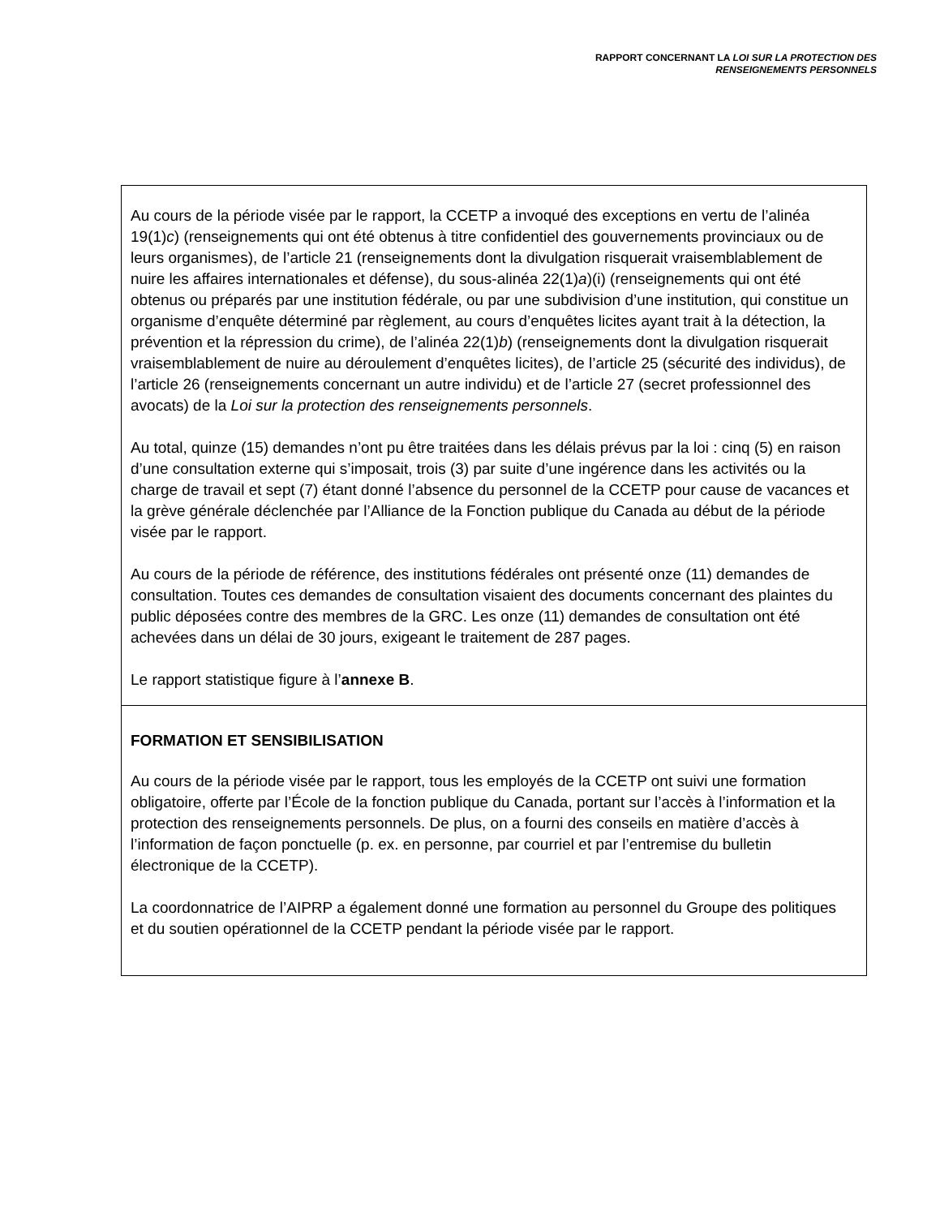RAPPORT CONCERNANT LA LOI SUR LA PROTECTION DES
RENSEIGNEMENTS PERSONNELS
Au cours de la période visée par le rapport, la CCETP a invoqué des exceptions en vertu de l’alinéa 19(1)c) (renseignements qui ont été obtenus à titre confidentiel des gouvernements provinciaux ou de leurs organismes), de l’article 21 (renseignements dont la divulgation risquerait vraisemblablement de nuire les affaires internationales et défense), du sous-alinéa 22(1)a)(i) (renseignements qui ont été obtenus ou préparés par une institution fédérale, ou par une subdivision d’une institution, qui constitue un organisme d’enquête déterminé par règlement, au cours d’enquêtes licites ayant trait à la détection, la prévention et la répression du crime), de l’alinéa 22(1)b) (renseignements dont la divulgation risquerait vraisemblablement de nuire au déroulement d’enquêtes licites), de l’article 25 (sécurité des individus), de l’article 26 (renseignements concernant un autre individu) et de l’article 27 (secret professionnel des avocats) de la Loi sur la protection des renseignements personnels.
Au total, quinze (15) demandes n’ont pu être traitées dans les délais prévus par la loi : cinq (5) en raison d’une consultation externe qui s’imposait, trois (3) par suite d’une ingérence dans les activités ou la charge de travail et sept (7) étant donné l’absence du personnel de la CCETP pour cause de vacances et la grève générale déclenchée par l’Alliance de la Fonction publique du Canada au début de la période visée par le rapport.
Au cours de la période de référence, des institutions fédérales ont présenté onze (11) demandes de consultation. Toutes ces demandes de consultation visaient des documents concernant des plaintes du public déposées contre des membres de la GRC. Les onze (11) demandes de consultation ont été achevées dans un délai de 30 jours, exigeant le traitement de 287 pages.
Le rapport statistique figure à l’annexe B.
FORMATION ET SENSIBILISATION
Au cours de la période visée par le rapport, tous les employés de la CCETP ont suivi une formation obligatoire, offerte par l’École de la fonction publique du Canada, portant sur l’accès à l’information et la protection des renseignements personnels. De plus, on a fourni des conseils en matière d’accès à l’information de façon ponctuelle (p. ex. en personne, par courriel et par l’entremise du bulletin électronique de la CCETP).
La coordonnatrice de l’AIPRP a également donné une formation au personnel du Groupe des politiques et du soutien opérationnel de la CCETP pendant la période visée par le rapport.